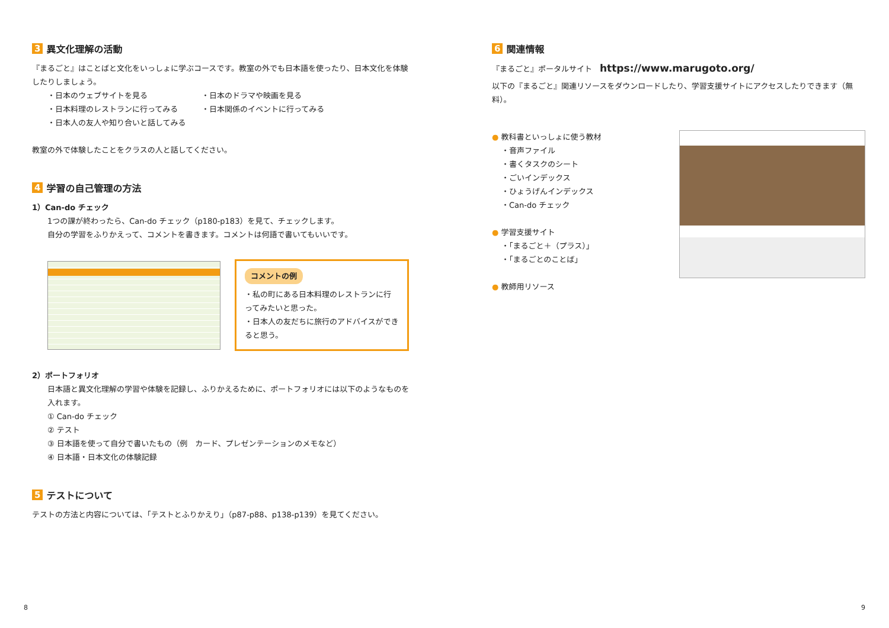3 異文化理解の活動
『まるごと』はことばと文化をいっしょに学ぶコースです。教室の外でも日本語を使ったり、日本文化を体験したりしましょう。
・日本のウェブサイトを見る ・日本のドラマや映画を見る ・日本料理のレストランに行ってみる ・日本関係のイベントに行ってみる ・日本人の友人や知り合いと話してみる
教室の外で体験したことをクラスの人と話してください。
4 学習の自己管理の方法
1）Can-do チェック
1つの課が終わったら、Can-do チェック（p180-p183）を見て、チェックします。
自分の学習をふりかえって、コメントを書きます。コメントは何語で書いてもいいです。
コメントの例
・私の町にある日本料理のレストランに行ってみたいと思った。
・日本人の友だちに旅行のアドバイスができると思う。
2）ポートフォリオ
日本語と異文化理解の学習や体験を記録し、ふりかえるために、ポートフォリオには以下のようなものを入れます。
① Can-do チェック
② テスト
③ 日本語を使って自分で書いたもの（例　カード、プレゼンテーションのメモなど）
④ 日本語・日本文化の体験記録
5 テストについて
テストの方法と内容については、「テストとふりかえり」（p87-p88、p138-p139）を見てください。
6 関連情報
『まるごと』ポータルサイト　https://www.marugoto.org/
以下の『まるごと』関連リソースをダウンロードしたり、学習支援サイトにアクセスしたりできます（無料）。
● 教科書といっしょに使う教材
・音声ファイル
・書くタスクのシート
・ごいインデックス
・ひょうげんインデックス
・Can-do チェック
● 学習支援サイト
・「まるごと＋（プラス）」
・「まるごとのことば」
● 教師用リソース
8 9